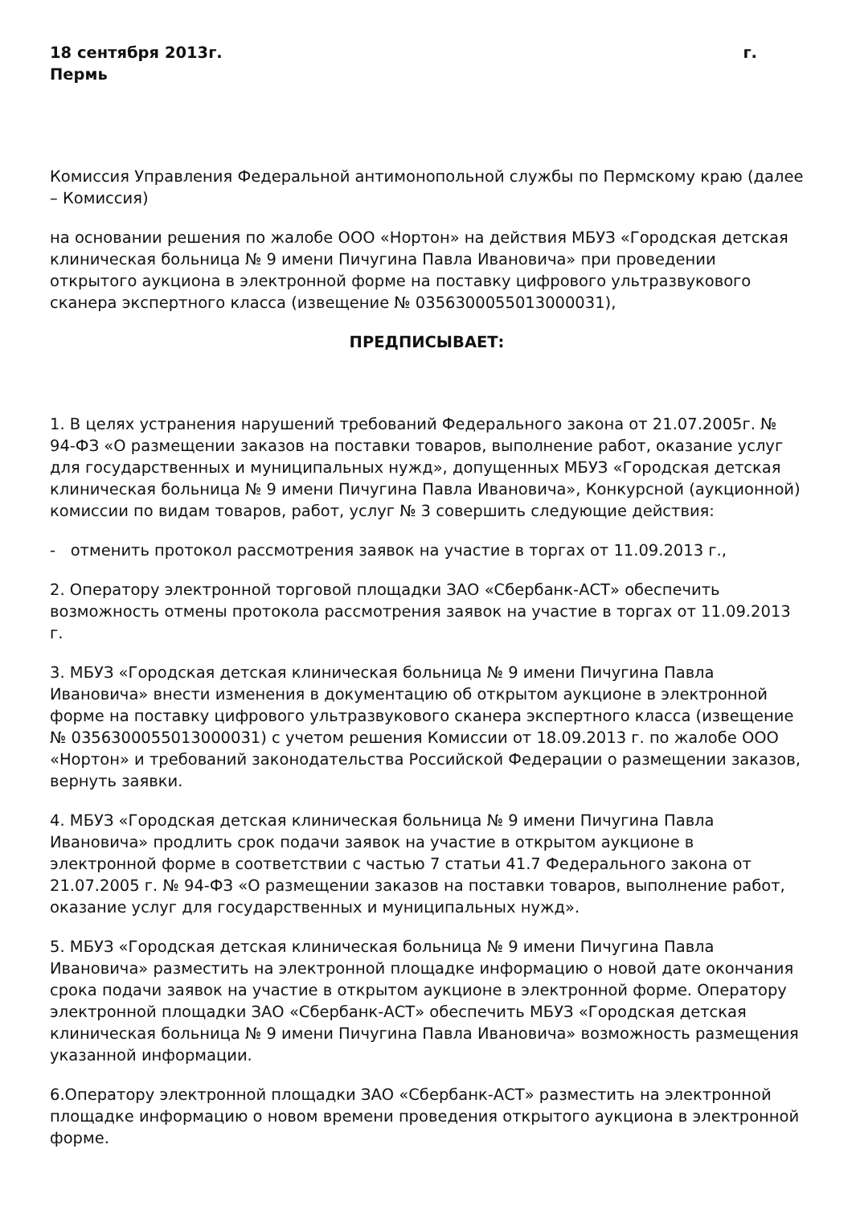18 сентября 2013г. г.
Пермь
Комиссия Управления Федеральной антимонопольной службы по Пермскому краю (далее – Комиссия)
на основании решения по жалобе ООО «Нортон» на действия МБУЗ «Городская детская клиническая больница № 9 имени Пичугина Павла Ивановича» при проведении открытого аукциона в электронной форме на поставку цифрового ультразвукового сканера экспертного класса (извещение № 0356300055013000031),
ПРЕДПИСЫВАЕТ:
1. В целях устранения нарушений требований Федерального закона от 21.07.2005г. № 94-ФЗ «О размещении заказов на поставки товаров, выполнение работ, оказание услуг для государственных и муниципальных нужд», допущенных МБУЗ «Городская детская клиническая больница № 9 имени Пичугина Павла Ивановича», Конкурсной (аукционной) комиссии по видам товаров, работ, услуг № 3 совершить следующие действия:
- отменить протокол рассмотрения заявок на участие в торгах от 11.09.2013 г.,
2. Оператору электронной торговой площадки ЗАО «Сбербанк-АСТ» обеспечить возможность отмены протокола рассмотрения заявок на участие в торгах от 11.09.2013 г.
3. МБУЗ «Городская детская клиническая больница № 9 имени Пичугина Павла Ивановича» внести изменения в документацию об открытом аукционе в электронной форме на поставку цифрового ультразвукового сканера экспертного класса (извещение № 0356300055013000031) с учетом решения Комиссии от 18.09.2013 г. по жалобе ООО «Нортон» и требований законодательства Российской Федерации о размещении заказов, вернуть заявки.
4. МБУЗ «Городская детская клиническая больница № 9 имени Пичугина Павла Ивановича» продлить срок подачи заявок на участие в открытом аукционе в электронной форме в соответствии с частью 7 статьи 41.7 Федерального закона от 21.07.2005 г. № 94-ФЗ «О размещении заказов на поставки товаров, выполнение работ, оказание услуг для государственных и муниципальных нужд».
5. МБУЗ «Городская детская клиническая больница № 9 имени Пичугина Павла Ивановича» разместить на электронной площадке информацию о новой дате окончания срока подачи заявок на участие в открытом аукционе в электронной форме. Оператору электронной площадки ЗАО «Сбербанк-АСТ» обеспечить МБУЗ «Городская детская клиническая больница № 9 имени Пичугина Павла Ивановича» возможность размещения указанной информации.
6.Оператору электронной площадки ЗАО «Сбербанк-АСТ» разместить на электронной площадке информацию о новом времени проведения открытого аукциона в электронной форме.